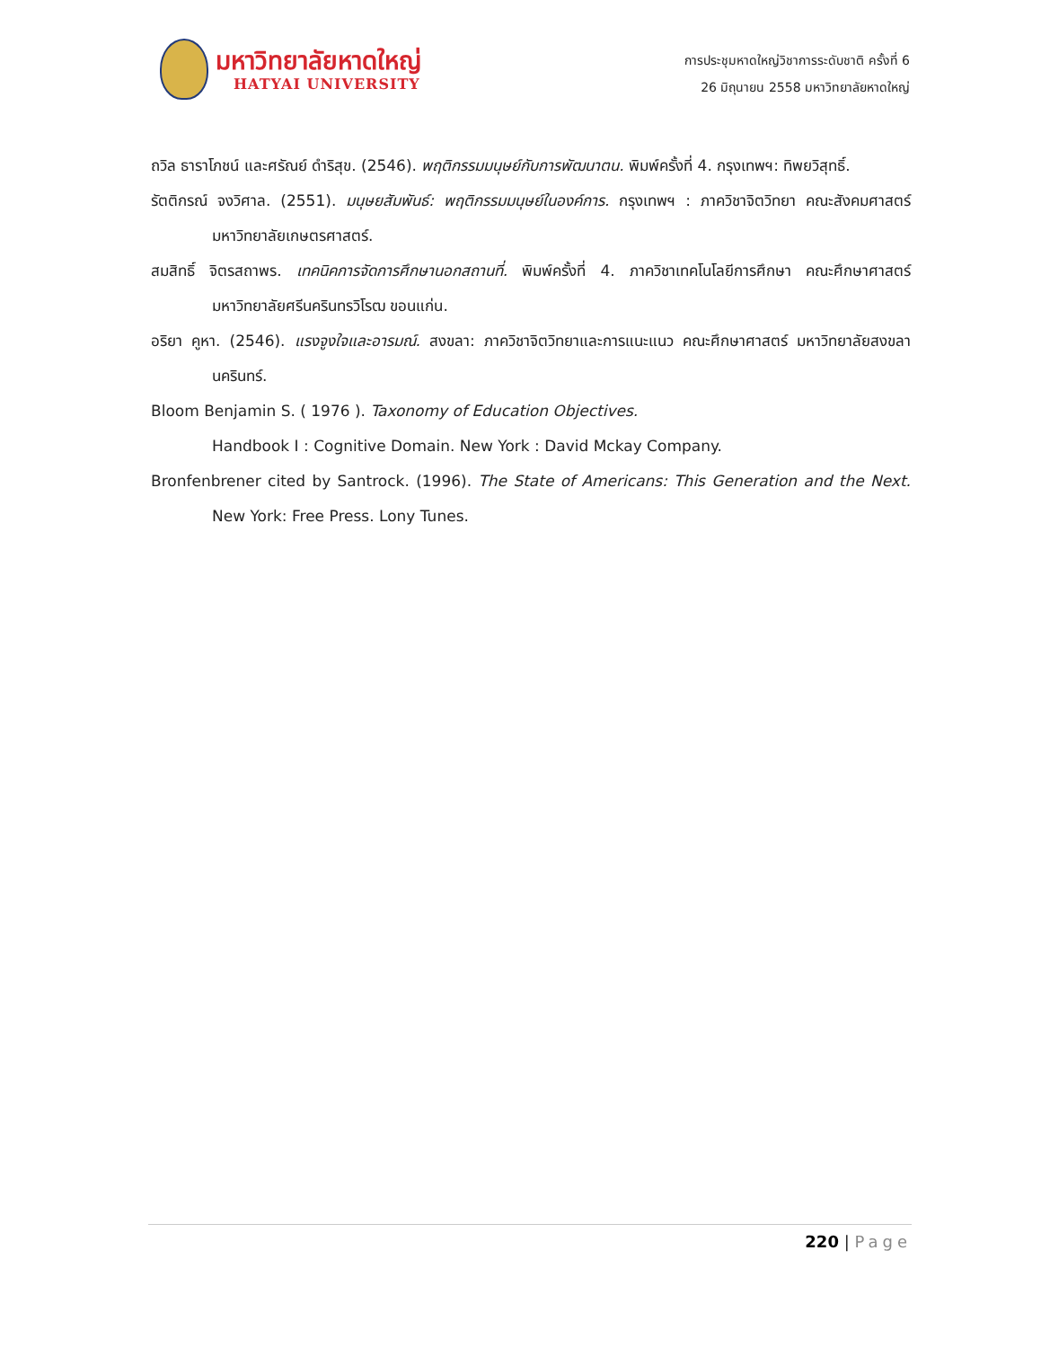มหาวิทยาลัยหาดใหญ่
HATYAI UNIVERSITY
การประชุมหาดใหญ่วิชาการระดับชาติ ครั้งที่ 6
26 มิถุนายน 2558 มหาวิทยาลัยหาดใหญ่
ถวิล ธาราโภชน์ และศรัณย์ ดำริสุข. (2546). พฤติกรรมมนุษย์กับการพัฒนาตน. พิมพ์ครั้งที่ 4. กรุงเทพฯ: ทิพยวิสุทธิ์.
รัตติกรณ์ จงวิศาล. (2551). มนุษยสัมพันธ์: พฤติกรรมมนุษย์ในองค์การ. กรุงเทพฯ : ภาควิชาจิตวิทยา คณะสังคมศาสตร์ มหาวิทยาลัยเกษตรศาสตร์.
สมสิทธิ์ จิตรสถาพร. เทคนิคการจัดการศึกษานอกสถานที่. พิมพ์ครั้งที่ 4. ภาควิชาเทคโนโลยีการศึกษา คณะศึกษาศาสตร์ มหาวิทยาลัยศรีนครินทรวิโรฒ ขอนแก่น.
อริยา คูหา. (2546). แรงจูงใจและอารมณ์. สงขลา: ภาควิชาจิตวิทยาและการแนะแนว คณะศึกษาศาสตร์ มหาวิทยาลัยสงขลานครินทร์.
Bloom Benjamin S. ( 1976 ). Taxonomy of Education Objectives.
Handbook I : Cognitive Domain. New York : David Mckay Company.
Bronfenbrener cited by Santrock. (1996). The State of Americans: This Generation and the Next. New York: Free Press. Lony Tunes.
220 | Page